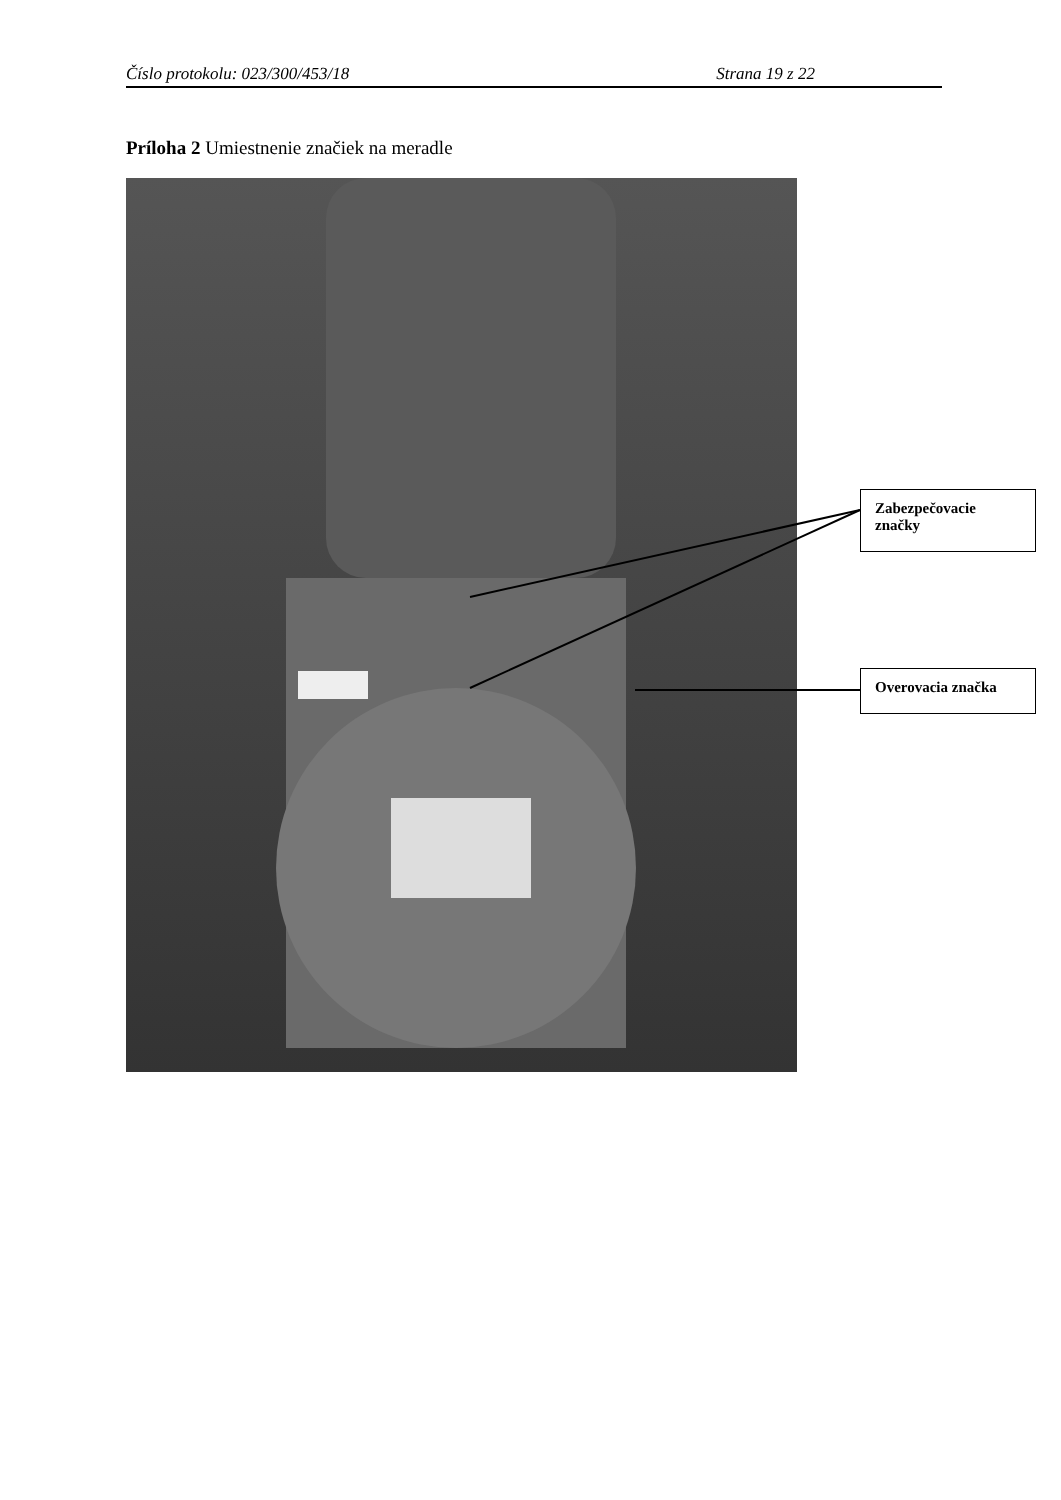Číslo protokolu: 023/300/453/18 Strana 19 z 22
Príloha 2 Umiestnenie značiek na meradle
Zabezpečovacie značky
Overovacia značka